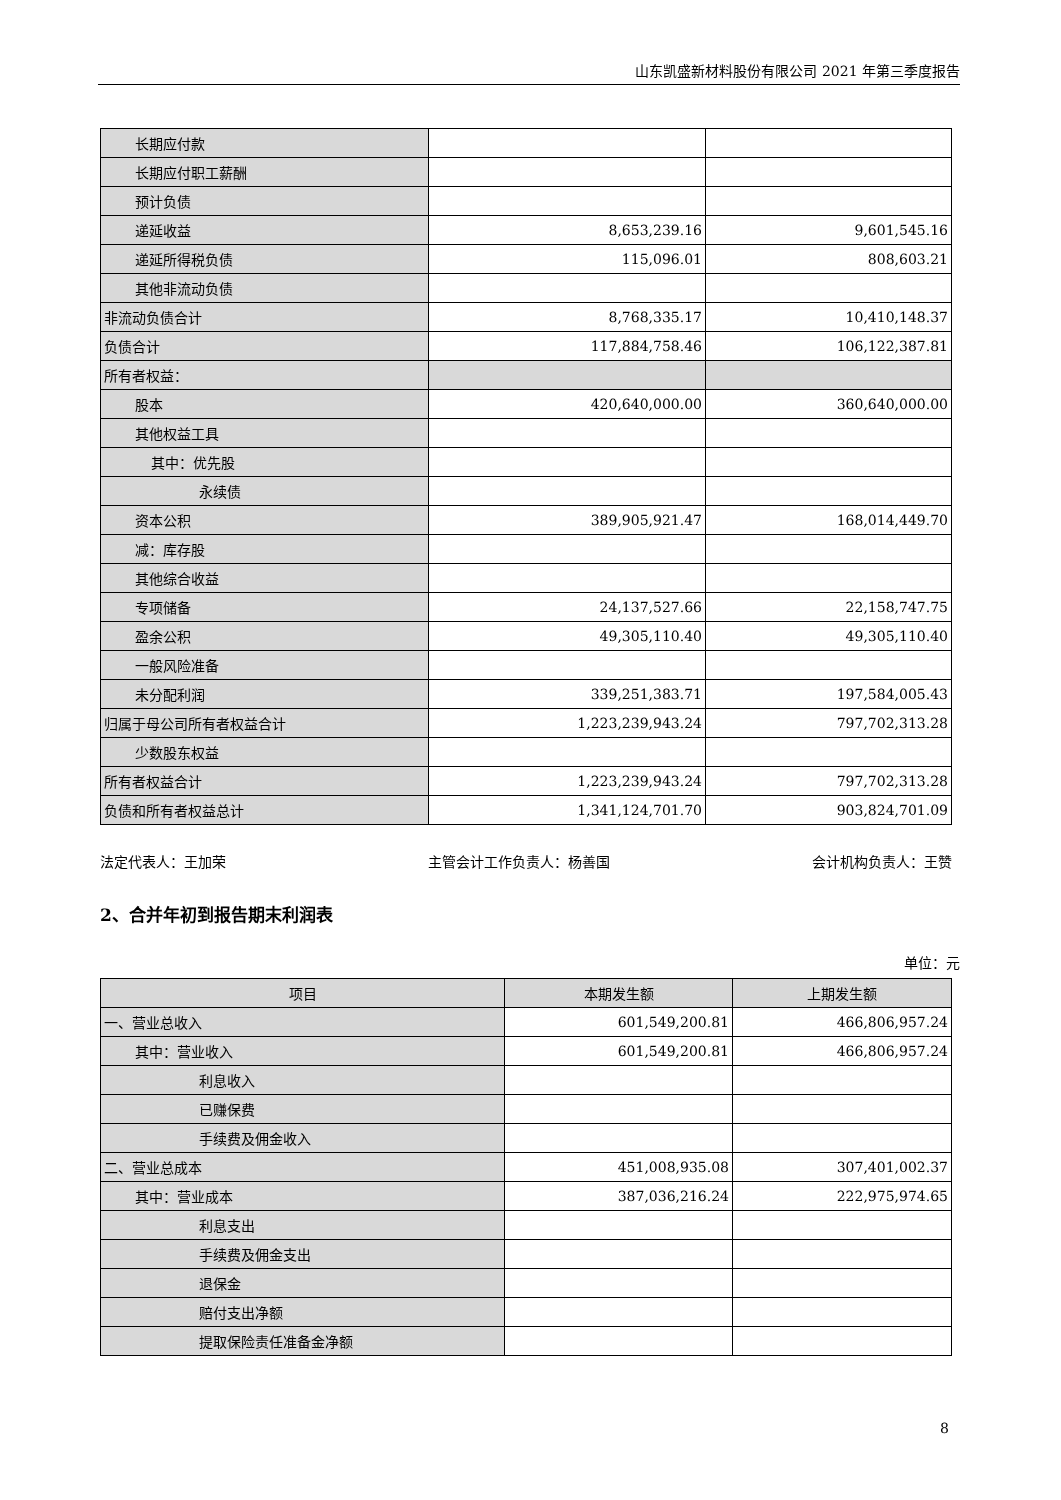山东凯盛新材料股份有限公司 2021 年第三季度报告
| 长期应付款 | | |
| 长期应付职工薪酬 | | |
| 预计负债 | | |
| 递延收益 | 8,653,239.16 | 9,601,545.16 |
| 递延所得税负债 | 115,096.01 | 808,603.21 |
| 其他非流动负债 | | |
| 非流动负债合计 | 8,768,335.17 | 10,410,148.37 |
| 负债合计 | 117,884,758.46 | 106,122,387.81 |
| 所有者权益： | | |
| 股本 | 420,640,000.00 | 360,640,000.00 |
| 其他权益工具 | | |
| 其中：优先股 | | |
| 永续债 | | |
| 资本公积 | 389,905,921.47 | 168,014,449.70 |
| 减：库存股 | | |
| 其他综合收益 | | |
| 专项储备 | 24,137,527.66 | 22,158,747.75 |
| 盈余公积 | 49,305,110.40 | 49,305,110.40 |
| 一般风险准备 | | |
| 未分配利润 | 339,251,383.71 | 197,584,005.43 |
| 归属于母公司所有者权益合计 | 1,223,239,943.24 | 797,702,313.28 |
| 少数股东权益 | | |
| 所有者权益合计 | 1,223,239,943.24 | 797,702,313.28 |
| 负债和所有者权益总计 | 1,341,124,701.70 | 903,824,701.09 |
法定代表人：王加荣 主管会计工作负责人：杨善国 会计机构负责人：王赞
2、合并年初到报告期末利润表
单位：元
| 项目 | 本期发生额 | 上期发生额 |
| --- | --- | --- |
| 一、营业总收入 | 601,549,200.81 | 466,806,957.24 |
| 其中：营业收入 | 601,549,200.81 | 466,806,957.24 |
| 利息收入 | | |
| 已赚保费 | | |
| 手续费及佣金收入 | | |
| 二、营业总成本 | 451,008,935.08 | 307,401,002.37 |
| 其中：营业成本 | 387,036,216.24 | 222,975,974.65 |
| 利息支出 | | |
| 手续费及佣金支出 | | |
| 退保金 | | |
| 赔付支出净额 | | |
| 提取保险责任准备金净额 | | |
8